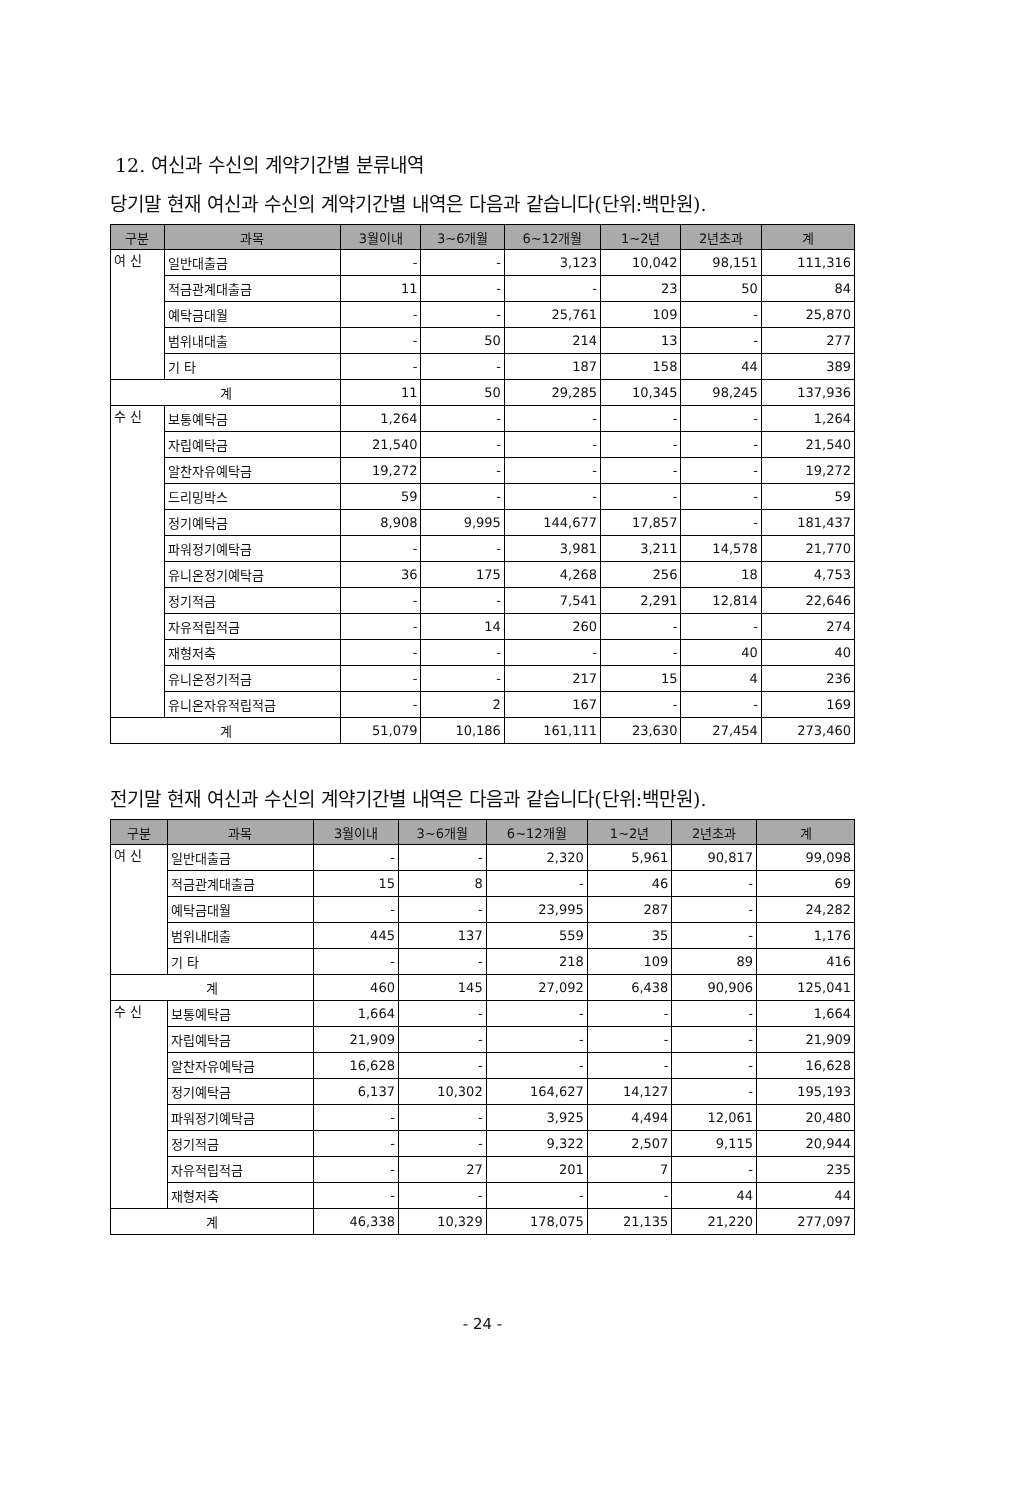12. 여신과 수신의 계약기간별 분류내역
당기말 현재 여신과 수신의 계약기간별 내역은 다음과 같습니다(단위:백만원).
| 구분 | 과목 | 3월이내 | 3~6개월 | 6~12개월 | 1~2년 | 2년초과 | 계 |
| --- | --- | --- | --- | --- | --- | --- | --- |
| 여 신 | 일반대출금 | - | - | 3,123 | 10,042 | 98,151 | 111,316 |
| | 적금관계대출금 | 11 | - | - | 23 | 50 | 84 |
| | 예탁금대월 | - | - | 25,761 | 109 | - | 25,870 |
| | 범위내대출 | - | 50 | 214 | 13 | - | 277 |
| | 기 타 | - | - | 187 | 158 | 44 | 389 |
| 계 | | 11 | 50 | 29,285 | 10,345 | 98,245 | 137,936 |
| 수 신 | 보통예탁금 | 1,264 | - | - | - | - | 1,264 |
| | 자립예탁금 | 21,540 | - | - | - | - | 21,540 |
| | 알찬자유예탁금 | 19,272 | - | - | - | - | 19,272 |
| | 드리밍박스 | 59 | - | - | - | - | 59 |
| | 정기예탁금 | 8,908 | 9,995 | 144,677 | 17,857 | - | 181,437 |
| | 파워정기예탁금 | - | - | 3,981 | 3,211 | 14,578 | 21,770 |
| | 유니온정기예탁금 | 36 | 175 | 4,268 | 256 | 18 | 4,753 |
| | 정기적금 | - | - | 7,541 | 2,291 | 12,814 | 22,646 |
| | 자유적립적금 | - | 14 | 260 | - | - | 274 |
| | 재형저축 | - | - | - | - | 40 | 40 |
| | 유니온정기적금 | - | - | 217 | 15 | 4 | 236 |
| | 유니온자유적립적금 | - | 2 | 167 | - | - | 169 |
| 계 | | 51,079 | 10,186 | 161,111 | 23,630 | 27,454 | 273,460 |
전기말 현재 여신과 수신의 계약기간별 내역은 다음과 같습니다(단위:백만원).
| 구분 | 과목 | 3월이내 | 3~6개월 | 6~12개월 | 1~2년 | 2년초과 | 계 |
| --- | --- | --- | --- | --- | --- | --- | --- |
| 여 신 | 일반대출금 | - | - | 2,320 | 5,961 | 90,817 | 99,098 |
| | 적금관계대출금 | 15 | 8 | - | 46 | - | 69 |
| | 예탁금대월 | - | - | 23,995 | 287 | - | 24,282 |
| | 범위내대출 | 445 | 137 | 559 | 35 | - | 1,176 |
| | 기 타 | - | - | 218 | 109 | 89 | 416 |
| 계 | | 460 | 145 | 27,092 | 6,438 | 90,906 | 125,041 |
| 수 신 | 보통예탁금 | 1,664 | - | - | - | - | 1,664 |
| | 자립예탁금 | 21,909 | - | - | - | - | 21,909 |
| | 알찬자유예탁금 | 16,628 | - | - | - | - | 16,628 |
| | 정기예탁금 | 6,137 | 10,302 | 164,627 | 14,127 | - | 195,193 |
| | 파워정기예탁금 | - | - | 3,925 | 4,494 | 12,061 | 20,480 |
| | 정기적금 | - | - | 9,322 | 2,507 | 9,115 | 20,944 |
| | 자유적립적금 | - | 27 | 201 | 7 | - | 235 |
| | 재형저축 | - | - | - | - | 44 | 44 |
| 계 | | 46,338 | 10,329 | 178,075 | 21,135 | 21,220 | 277,097 |
- 24 -